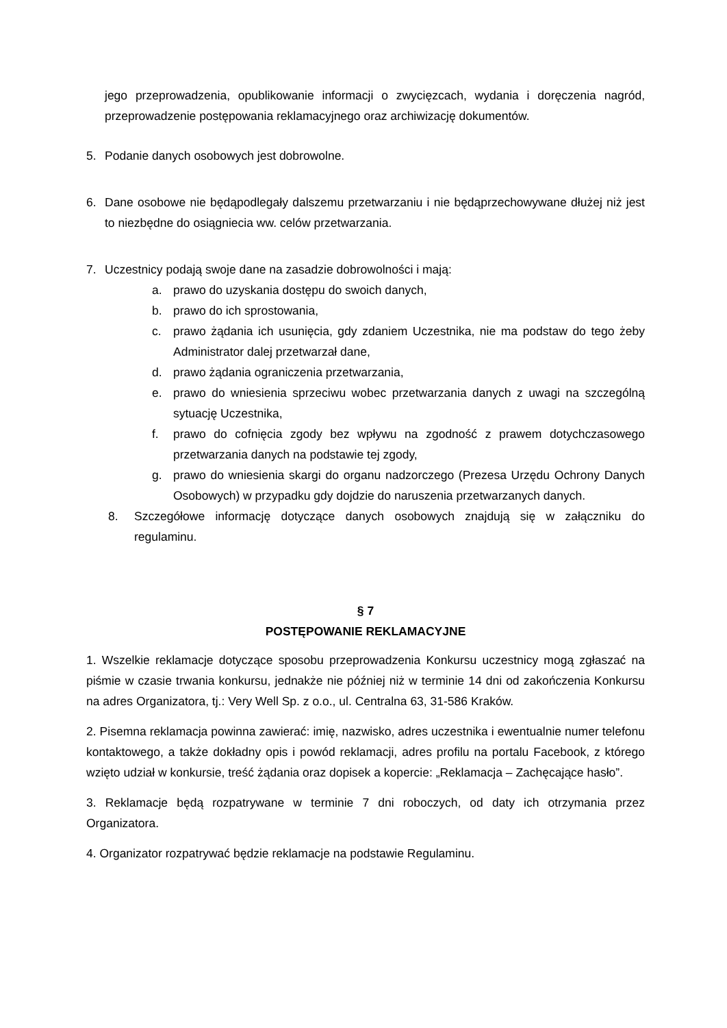jego przeprowadzenia, opublikowanie informacji o zwycięzcach, wydania i doręczenia nagród, przeprowadzenie postępowania reklamacyjnego oraz archiwizację dokumentów.
5. Podanie danych osobowych jest dobrowolne.
6. Dane osobowe nie będąpodlegały dalszemu przetwarzaniu i nie będąprzechowywane dłużej niż jest to niezbędne do osiągniecia ww. celów przetwarzania.
7. Uczestnicy podają swoje dane na zasadzie dobrowolności i mają:
a. prawo do uzyskania dostępu do swoich danych,
b. prawo do ich sprostowania,
c. prawo żądania ich usunięcia, gdy zdaniem Uczestnika, nie ma podstaw do tego żeby Administrator dalej przetwarzał dane,
d. prawo żądania ograniczenia przetwarzania,
e. prawo do wniesienia sprzeciwu wobec przetwarzania danych z uwagi na szczególną sytuację Uczestnika,
f. prawo do cofnięcia zgody bez wpływu na zgodność z prawem dotychczasowego przetwarzania danych na podstawie tej zgody,
g. prawo do wniesienia skargi do organu nadzorczego (Prezesa Urzędu Ochrony Danych Osobowych) w przypadku gdy dojdzie do naruszenia przetwarzanych danych.
8. Szczegółowe informację dotyczące danych osobowych znajdują się w załączniku do regulaminu.
§ 7
POSTĘPOWANIE REKLAMACYJNE
1. Wszelkie reklamacje dotyczące sposobu przeprowadzenia Konkursu uczestnicy mogą zgłaszać na piśmie w czasie trwania konkursu, jednakże nie później niż w terminie 14 dni od zakończenia Konkursu na adres Organizatora, tj.: Very Well Sp. z o.o., ul. Centralna 63, 31-586 Kraków.
2. Pisemna reklamacja powinna zawierać: imię, nazwisko, adres uczestnika i ewentualnie numer telefonu kontaktowego, a także dokładny opis i powód reklamacji, adres profilu na portalu Facebook, z którego wzięto udział w konkursie, treść żądania oraz dopisek a kopercie: „Reklamacja – Zachęcające hasło”.
3. Reklamacje będą rozpatrywane w terminie 7 dni roboczych, od daty ich otrzymania przez Organizatora.
4. Organizator rozpatrywać będzie reklamacje na podstawie Regulaminu.